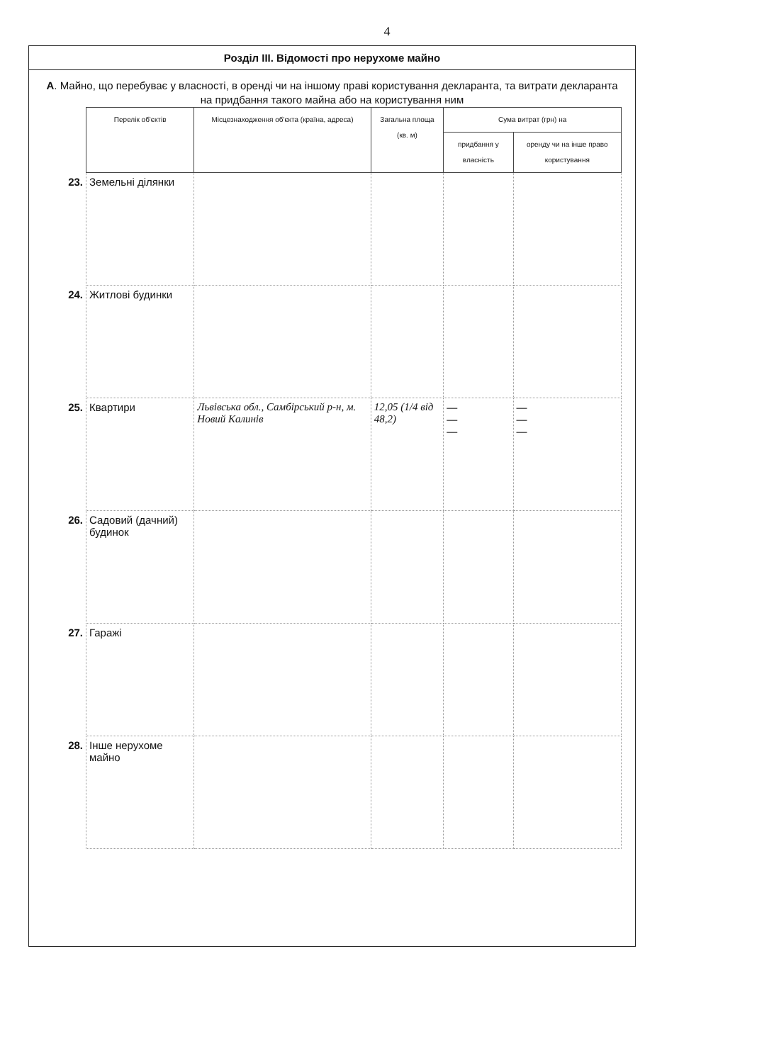4
Розділ ІІІ. Відомості про нерухоме майно
А. Майно, що перебуває у власності, в оренді чи на іншому праві користування декларанта, та витрати декларанта на придбання такого майна або на користування ним
| | Перелік об'єктів | Місцезнаходження об'єкта (країна, адреса) | Загальна площа (кв. м) | Сума витрат (грн) на | |
| --- | --- | --- | --- | --- | --- |
| | | | | придбання у власність | оренду чи на інше право користування |
| 23. | Земельні ділянки | | | | |
| 24. | Житлові будинки | | | | |
| 25. | Квартири | Львівська обл., Самбірський р-н, м. Новий Калинів | 12,05 (1/4 від 48,2) | — — — | — — — |
| 26. | Садовий (дачний) будинок | | | | |
| 27. | Гаражі | | | | |
| 28. | Інше нерухоме майно | | | | |